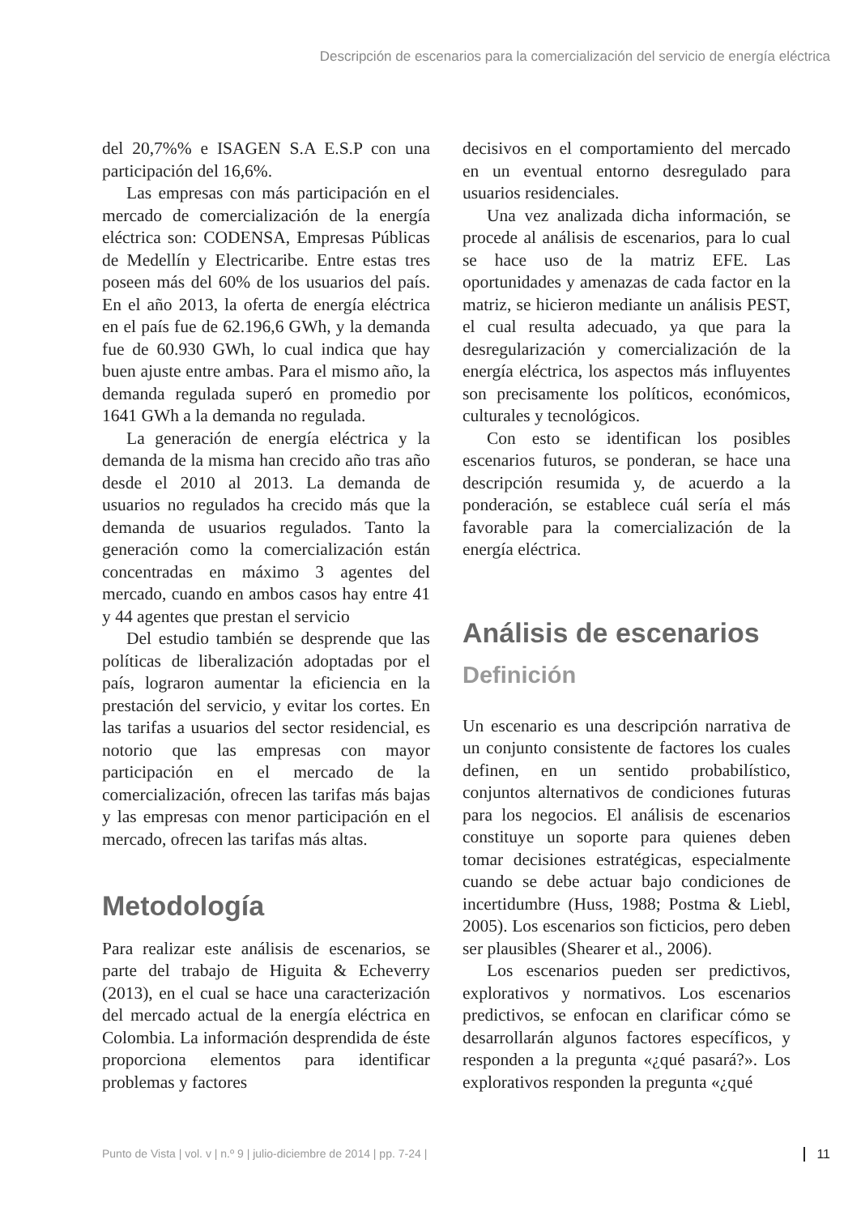Descripción de escenarios para la comercialización del servicio de energía eléctrica
del 20,7%% e ISAGEN S.A E.S.P con una participación del 16,6%.
Las empresas con más participación en el mercado de comercialización de la energía eléctrica son: CODENSA, Empresas Públicas de Medellín y Electricaribe. Entre estas tres poseen más del 60% de los usuarios del país. En el año 2013, la oferta de energía eléctrica en el país fue de 62.196,6 GWh, y la demanda fue de 60.930 GWh, lo cual indica que hay buen ajuste entre ambas. Para el mismo año, la demanda regulada superó en promedio por 1641 GWh a la demanda no regulada.
La generación de energía eléctrica y la demanda de la misma han crecido año tras año desde el 2010 al 2013. La demanda de usuarios no regulados ha crecido más que la demanda de usuarios regulados. Tanto la generación como la comercialización están concentradas en máximo 3 agentes del mercado, cuando en ambos casos hay entre 41 y 44 agentes que prestan el servicio
Del estudio también se desprende que las políticas de liberalización adoptadas por el país, lograron aumentar la eficiencia en la prestación del servicio, y evitar los cortes. En las tarifas a usuarios del sector residencial, es notorio que las empresas con mayor participación en el mercado de la comercialización, ofrecen las tarifas más bajas y las empresas con menor participación en el mercado, ofrecen las tarifas más altas.
Metodología
Para realizar este análisis de escenarios, se parte del trabajo de Higuita & Echeverry (2013), en el cual se hace una caracterización del mercado actual de la energía eléctrica en Colombia. La información desprendida de éste proporciona elementos para identificar problemas y factores
decisivos en el comportamiento del mercado en un eventual entorno desregulado para usuarios residenciales.
Una vez analizada dicha información, se procede al análisis de escenarios, para lo cual se hace uso de la matriz EFE. Las oportunidades y amenazas de cada factor en la matriz, se hicieron mediante un análisis PEST, el cual resulta adecuado, ya que para la desregularización y comercialización de la energía eléctrica, los aspectos más influyentes son precisamente los políticos, económicos, culturales y tecnológicos.
Con esto se identifican los posibles escenarios futuros, se ponderan, se hace una descripción resumida y, de acuerdo a la ponderación, se establece cuál sería el más favorable para la comercialización de la energía eléctrica.
Análisis de escenarios
Definición
Un escenario es una descripción narrativa de un conjunto consistente de factores los cuales definen, en un sentido probabilístico, conjuntos alternativos de condiciones futuras para los negocios. El análisis de escenarios constituye un soporte para quienes deben tomar decisiones estratégicas, especialmente cuando se debe actuar bajo condiciones de incertidumbre (Huss, 1988; Postma & Liebl, 2005). Los escenarios son ficticios, pero deben ser plausibles (Shearer et al., 2006).
Los escenarios pueden ser predictivos, explorativos y normativos. Los escenarios predictivos, se enfocan en clarificar cómo se desarrollarán algunos factores específicos, y responden a la pregunta «¿qué pasará?». Los explorativos responden la pregunta «¿qué
Punto de Vista | vol. v | n.º 9 | julio-diciembre de 2014 | pp. 7-24 | 11